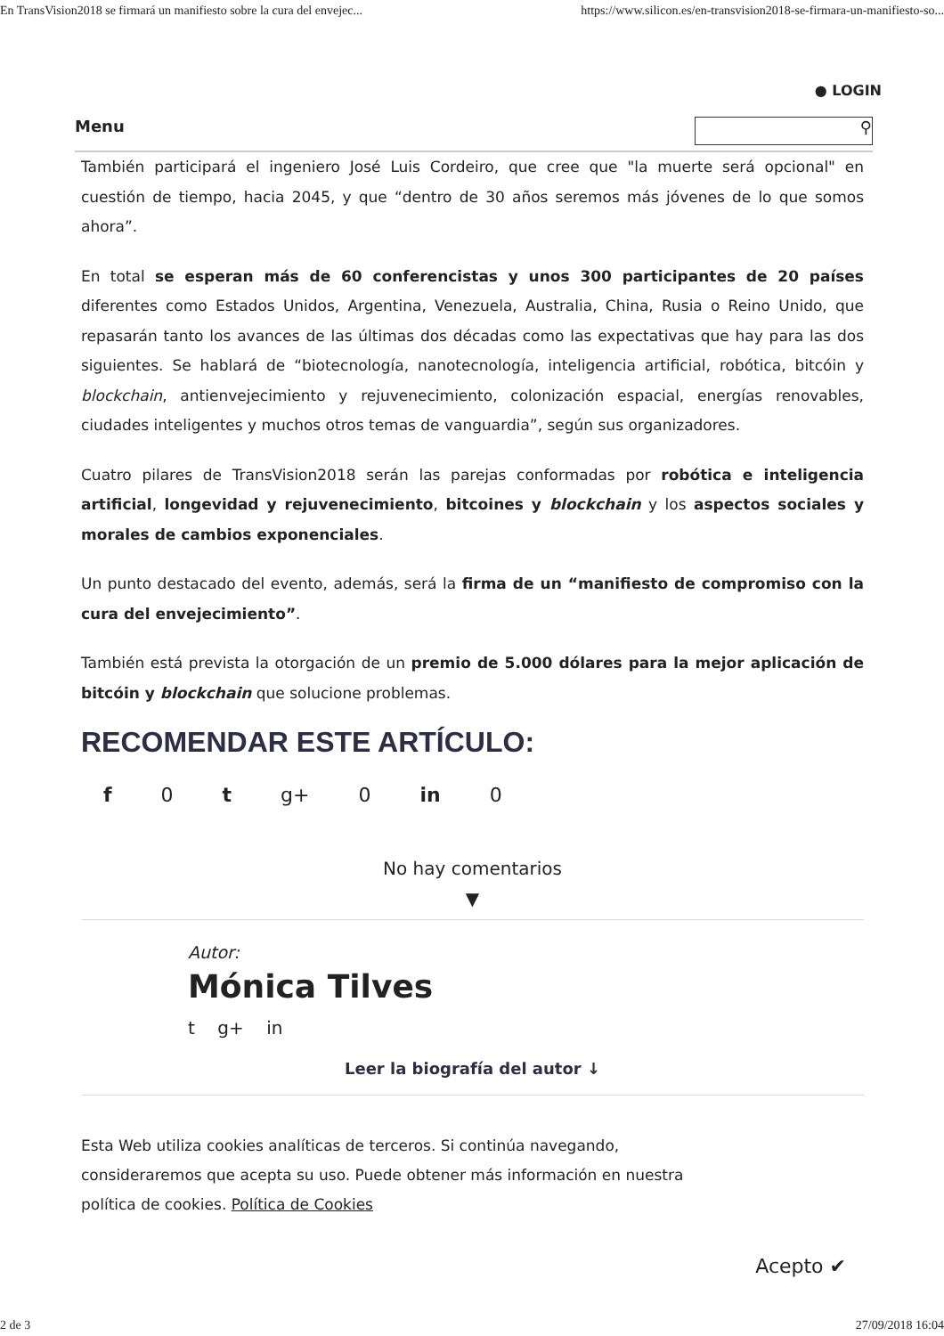En TransVision2018 se firmará un manifiesto sobre la cura del envejec... https://www.silicon.es/en-transvision2018-se-firmara-un-manifiesto-so...
● LOGIN
Menu
⚲
También participará el ingeniero José Luis Cordeiro, que cree que "la muerte será opcional" en cuestión de tiempo, hacia 2045, y que “dentro de 30 años seremos más jóvenes de lo que somos ahora”.
En total se esperan más de 60 conferencistas y unos 300 participantes de 20 países diferentes como Estados Unidos, Argentina, Venezuela, Australia, China, Rusia o Reino Unido, que repasarán tanto los avances de las últimas dos décadas como las expectativas que hay para las dos siguientes. Se hablará de “biotecnología, nanotecnología, inteligencia artificial, robótica, bitcóin y blockchain, antienvejecimiento y rejuvenecimiento, colonización espacial, energías renovables, ciudades inteligentes y muchos otros temas de vanguardia”, según sus organizadores.
Cuatro pilares de TransVision2018 serán las parejas conformadas por robótica e inteligencia artificial, longevidad y rejuvenecimiento, bitcoines y blockchain y los aspectos sociales y morales de cambios exponenciales.
Un punto destacado del evento, además, será la firma de un “manifiesto de compromiso con la cura del envejecimiento”.
También está prevista la otorgación de un premio de 5.000 dólares para la mejor aplicación de bitcóin y blockchain que solucione problemas.
RECOMENDAR ESTE ARTÍCULO:
f 0 t g+ 0 in 0
No hay comentarios
▼
Autor:
Mónica Tilves
t g+ in
Leer la biografía del autor ↓
Esta Web utiliza cookies analíticas de terceros. Si continúa navegando, consideraremos que acepta su uso. Puede obtener más información en nuestra política de cookies. Política de Cookies
Acepto ✔
2 de 3 27/09/2018 16:04